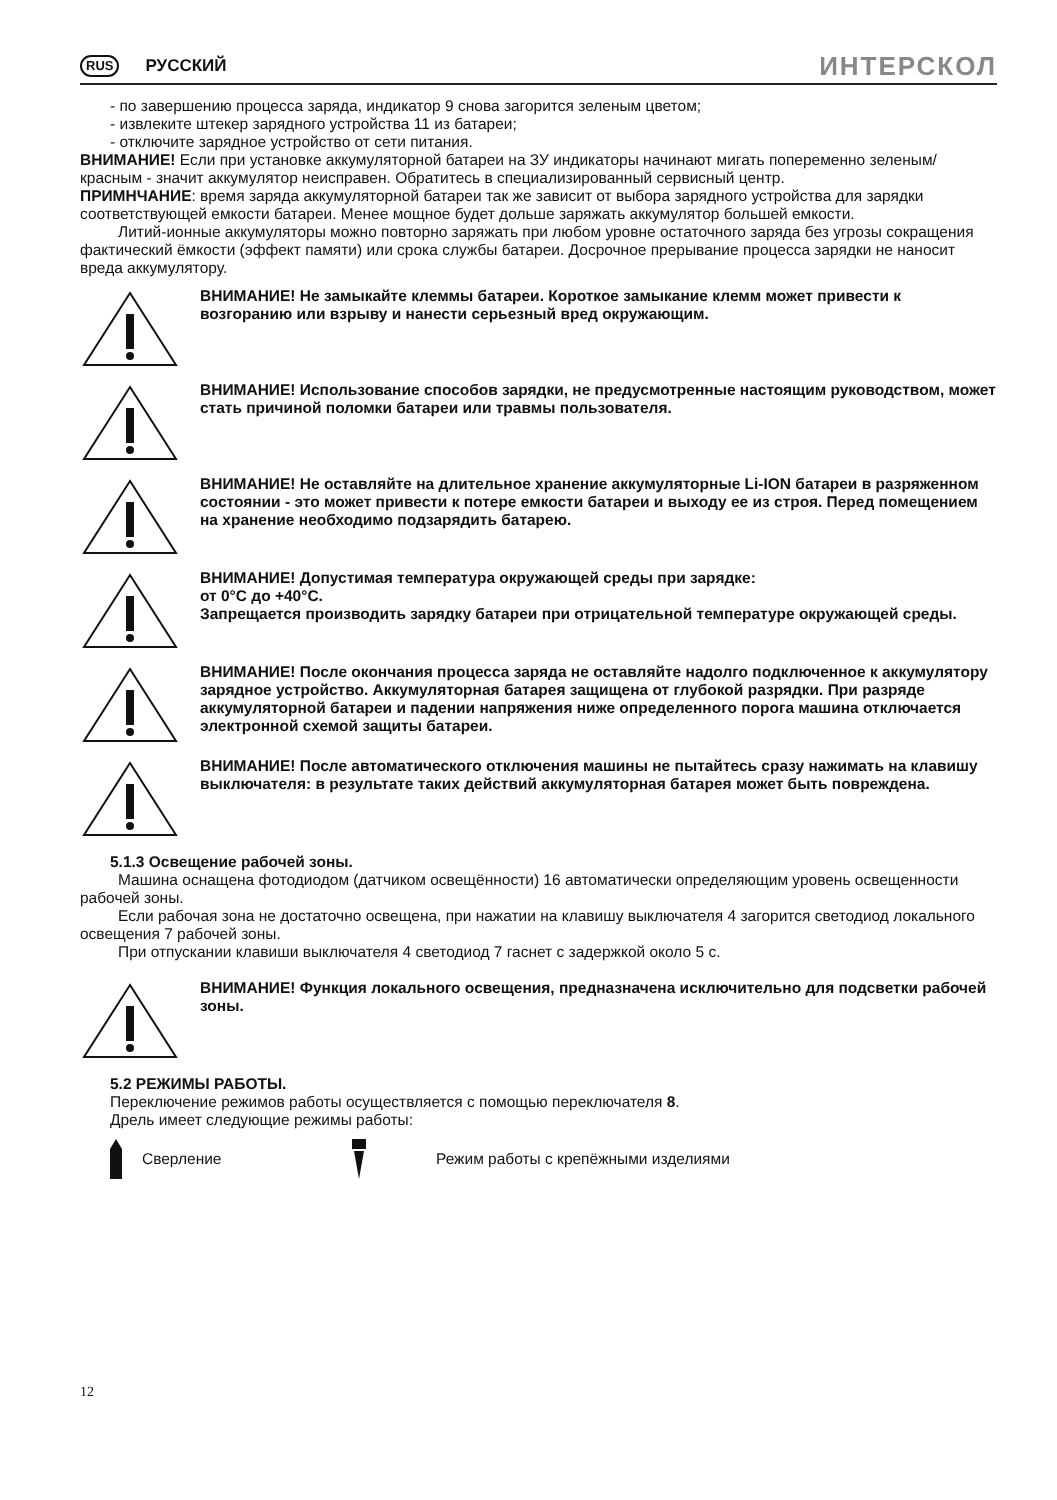RUS РУССКИЙ ИНТЕРСКОЛ
- по завершению процесса заряда, индикатор 9 снова загорится зеленым цветом;
- извлеките штекер зарядного устройства 11 из батареи;
- отключите зарядное устройство от сети питания.
ВНИМАНИЕ! Если при установке аккумуляторной батареи на ЗУ индикаторы начинают мигать попеременно зеленым/красным - значит аккумулятор неисправен. Обратитесь в специализированный сервисный центр.
ПРИМНЧАНИЕ: время заряда аккумуляторной батареи так же зависит от выбора зарядного устройства для зарядки соответствующей емкости батареи. Менее мощное будет дольше заряжать аккумулятор большей емкости.
Литий-ионные аккумуляторы можно повторно заряжать при любом уровне остаточного заряда без угрозы сокращения фактический ёмкости (эффект памяти) или срока службы батареи. Досрочное прерывание процесса зарядки не наносит вреда аккумулятору.
ВНИМАНИЕ! Не замыкайте клеммы батареи. Короткое замыкание клемм может привести к возгоранию или взрыву и нанести серьезный вред окружающим.
ВНИМАНИЕ! Использование способов зарядки, не предусмотренные настоящим руководством, может стать причиной поломки батареи или травмы пользователя.
ВНИМАНИЕ! Не оставляйте на длительное хранение аккумуляторные Li-ION батареи в разряженном состоянии - это может привести к потере емкости батареи и выходу ее из строя. Перед помещением на хранение необходимо подзарядить батарею.
ВНИМАНИЕ! Допустимая температура окружающей среды при зарядке:
от 0°C до +40°C.
Запрещается производить зарядку батареи при отрицательной температуре окружающей среды.
ВНИМАНИЕ! После окончания процесса заряда не оставляйте надолго подключенное к аккумулятору зарядное устройство. Аккумуляторная батарея защищена от глубокой разрядки. При разряде аккумуляторной батареи и падении напряжения ниже определенного порога машина отключается электронной схемой защиты батареи.
ВНИМАНИЕ! После автоматического отключения машины не пытайтесь сразу нажимать на клавишу выключателя: в результате таких действий аккумуляторная батарея может быть повреждена.
5.1.3 Освещение рабочей зоны.
Машина оснащена фотодиодом (датчиком освещённости) 16 автоматически определяющим уровень освещенности рабочей зоны.
Если рабочая зона не достаточно освещена, при нажатии на клавишу выключателя 4 загорится светодиод локального освещения 7 рабочей зоны.
При отпускании клавиши выключателя 4 светодиод 7 гаснет с задержкой около 5 с.
ВНИМАНИЕ! Функция локального освещения, предназначена исключительно для подсветки рабочей зоны.
5.2 РЕЖИМЫ РАБОТЫ.
Переключение режимов работы осуществляется с помощью переключателя 8.
Дрель имеет следующие режимы работы:
Сверление Режим работы с крепёжными изделиями
12